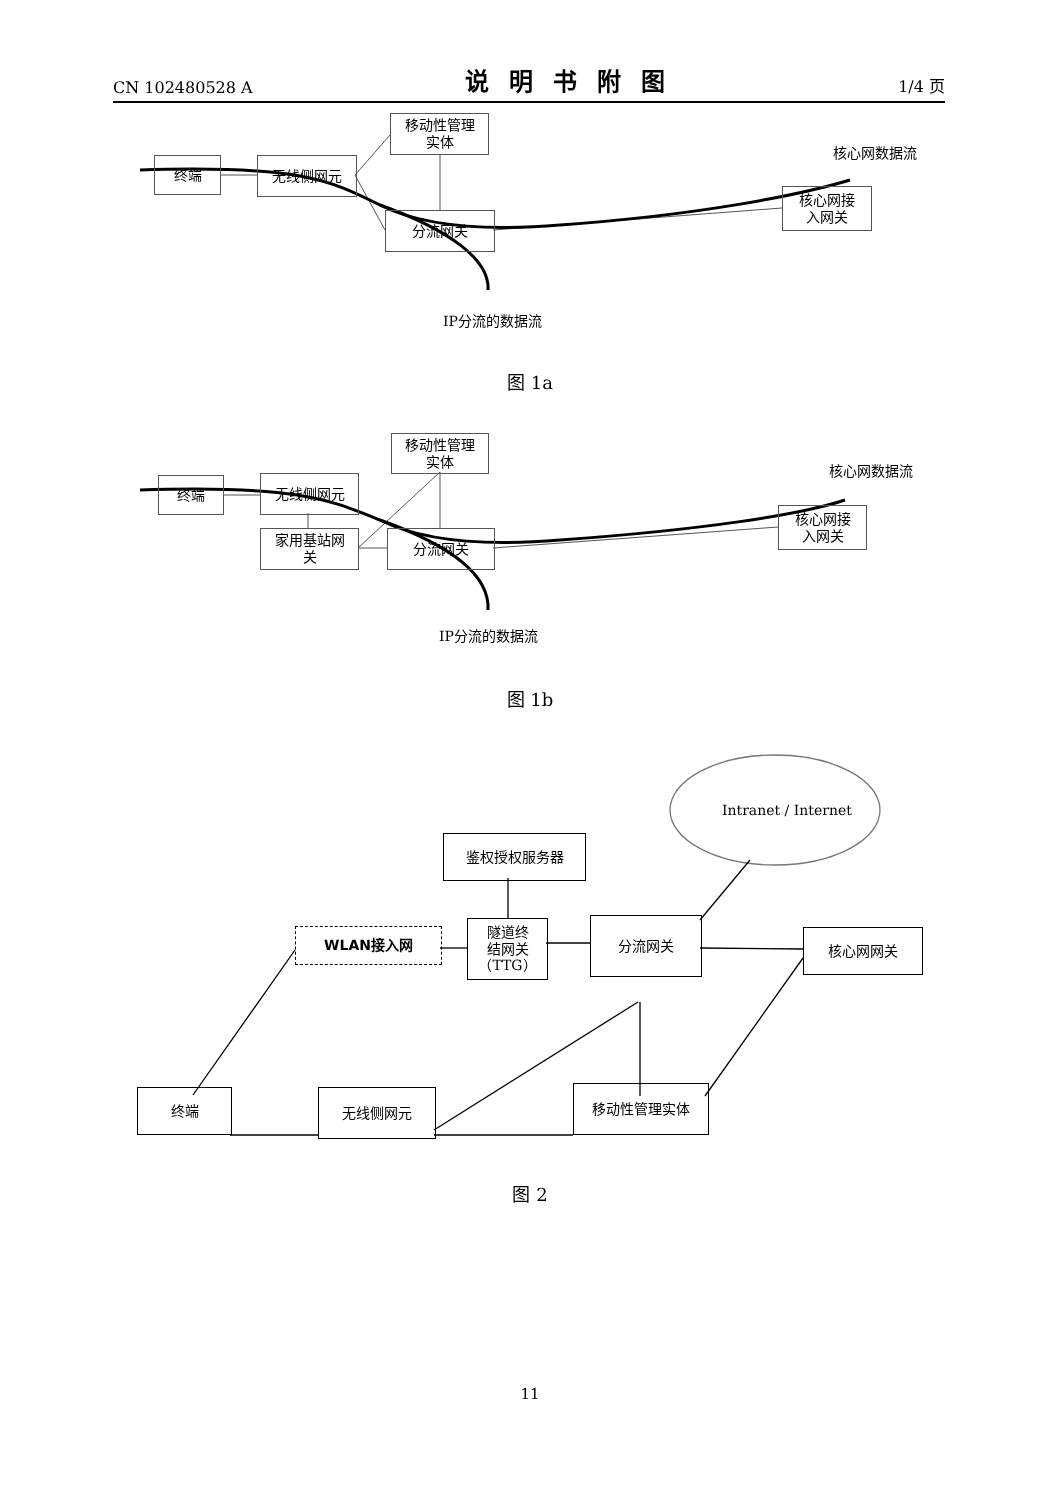CN 102480528 A 说明书附图 1/4 页
移动性管理
实体
终端 无线侧网元
分流网关
核心网接
入网关
核心网数据流
IP分流的数据流
图 1a
移动性管理
实体
终端 无线侧网元
家用基站网
关
分流网关
核心网接
入网关
核心网数据流
IP分流的数据流
图 1b
Intranet / Internet
鉴权授权服务器
WLAN接入网
隧道终
结网关
（TTG）
分流网关
核心网网关
终端 无线侧网元 移动性管理实体
图 2
11